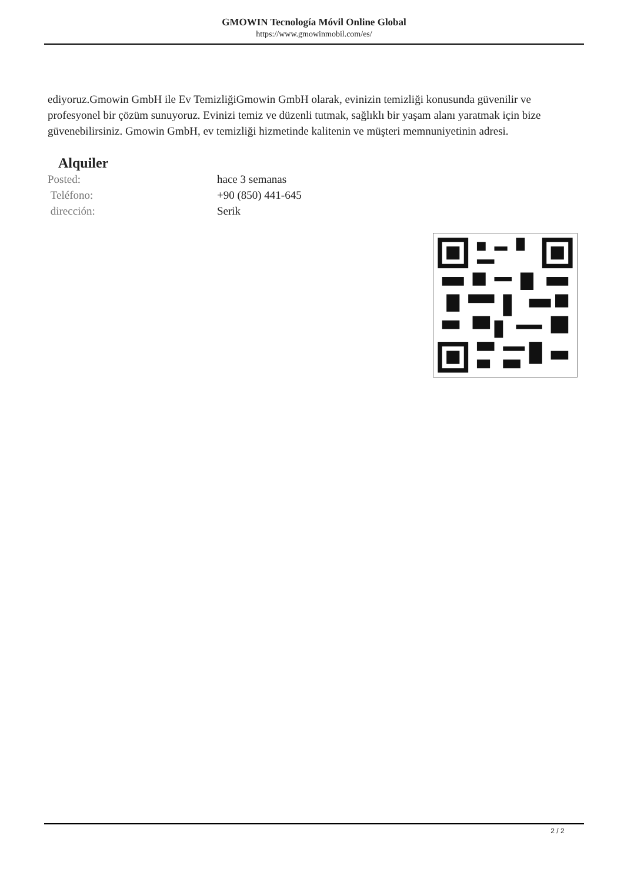GMOWIN Tecnología Móvil Online Global
https://www.gmowinmobil.com/es/
ediyoruz.Gmowin GmbH ile Ev TemizliğiGmowin GmbH olarak, evinizin temizliği konusunda güvenilir ve profesyonel bir çözüm sunuyoruz. Evinizi temiz ve düzenli tutmak, sağlıklı bir yaşam alanı yaratmak için bize güvenebilirsiniz. Gmowin GmbH, ev temizliği hizmetinde kalitenin ve müşteri memnuniyetinin adresi.
Alquiler
| Posted: | hace 3 semanas |
| Teléfono: | +90 (850) 441-645 |
| dirección: | Serik |
2 / 2